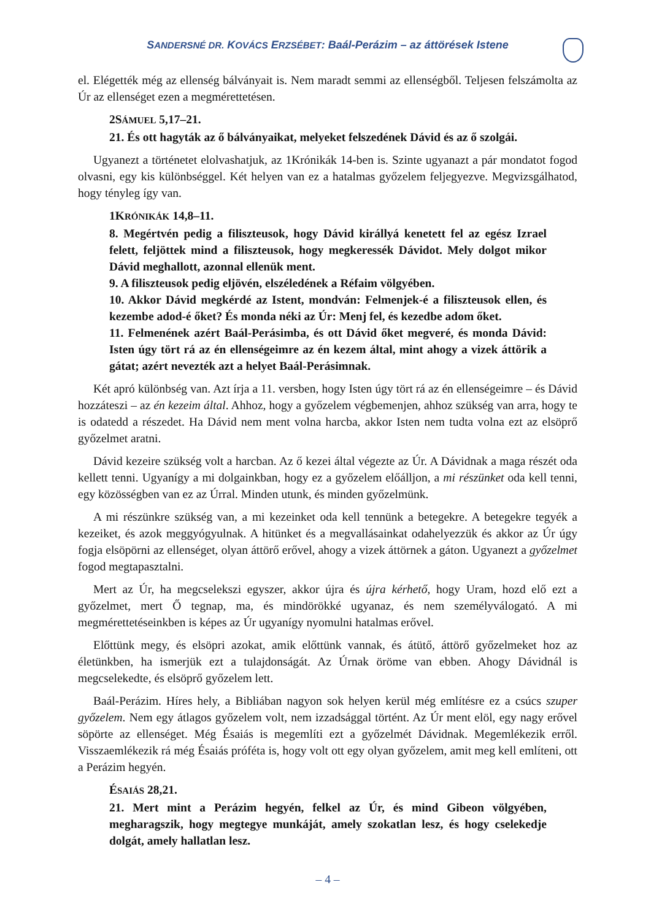SANDERSNÉ DR. KOVÁCS ERZSÉBET: Baál-Perázim – az áttörések Istene
el. Elégették még az ellenség bálványait is. Nem maradt semmi az ellenségből. Teljesen felszámolta az Úr az ellenséget ezen a megmérettetésen.
2SÁMUEL 5,17–21.
21. És ott hagyták az ő bálványaikat, melyeket felszedének Dávid és az ő szolgái.
Ugyanezt a történetet elolvashatjuk, az 1Krónikák 14-ben is. Szinte ugyanazt a pár mondatot fogod olvasni, egy kis különbséggel. Két helyen van ez a hatalmas győzelem feljegyezve. Megvizsgálhatod, hogy tényleg így van.
1KRÓNIKÁK 14,8–11.
8. Megértvén pedig a filiszteusok, hogy Dávid királlyá kenetett fel az egész Izrael felett, feljöttek mind a filiszteusok, hogy megkeressék Dávidot. Mely dolgot mikor Dávid meghallott, azonnal ellenük ment.
9. A filiszteusok pedig eljövén, elszéledének a Réfaim völgyében.
10. Akkor Dávid megkérdé az Istent, mondván: Felmenjek-é a filiszteusok ellen, és kezembe adod-é őket? És monda néki az Úr: Menj fel, és kezedbe adom őket.
11. Felmenének azért Baál-Perásimba, és ott Dávid őket megveré, és monda Dávid: Isten úgy tört rá az én ellenségeimre az én kezem által, mint ahogy a vizek áttörik a gátat; azért nevezték azt a helyet Baál-Perásimnak.
Két apró különbség van. Azt írja a 11. versben, hogy Isten úgy tört rá az én ellenségeimre – és Dávid hozzáteszi – az én kezeim által. Ahhoz, hogy a győzelem végbemenjen, ahhoz szükség van arra, hogy te is odatedd a részedet. Ha Dávid nem ment volna harcba, akkor Isten nem tudta volna ezt az elsöprő győzelmet aratni.
Dávid kezeire szükség volt a harcban. Az ő kezei által végezte az Úr. A Dávidnak a maga részét oda kellett tenni. Ugyanígy a mi dolgainkban, hogy ez a győzelem előálljon, a mi részünket oda kell tenni, egy közösségben van ez az Úrral. Minden utunk, és minden győzelmünk.
A mi részünkre szükség van, a mi kezeinket oda kell tennünk a betegekre. A betegekre tegyék a kezeiket, és azok meggyógyulnak. A hitünket és a megvallásainkat odahelyezzük és akkor az Úr úgy fogja elsöpörni az ellenséget, olyan áttörő erővel, ahogy a vizek áttörnek a gáton. Ugyanezt a győzelmet fogod megtapasztalni.
Mert az Úr, ha megcselekszi egyszer, akkor újra és újra kérhető, hogy Uram, hozd elő ezt a győzelmet, mert Ő tegnap, ma, és mindörökké ugyanaz, és nem személyválogató. A mi megmérettetéseinkben is képes az Úr ugyanígy nyomulni hatalmas erővel.
Előttünk megy, és elsöpri azokat, amik előttünk vannak, és átütő, áttörő győzelmeket hoz az életünkben, ha ismerjük ezt a tulajdonságát. Az Úrnak öröme van ebben. Ahogy Dávidnál is megcselekedte, és elsöprő győzelem lett.
Baál-Perázim. Híres hely, a Bibliában nagyon sok helyen kerül még említésre ez a csúcs szuper győzelem. Nem egy átlagos győzelem volt, nem izzadsággal történt. Az Úr ment elöl, egy nagy erővel söpörte az ellenséget. Még Ésaiás is megemlíti ezt a győzelmét Dávidnak. Megemlékezik erről. Visszaemlékezik rá még Ésaiás próféta is, hogy volt ott egy olyan győzelem, amit meg kell említeni, ott a Perázim hegyén.
ÉSAIÁS 28,21.
21. Mert mint a Perázim hegyén, felkel az Úr, és mind Gibeon völgyében, megharagszik, hogy megtegye munkáját, amely szokatlan lesz, és hogy cselekedje dolgát, amely hallatlan lesz.
– 4 –